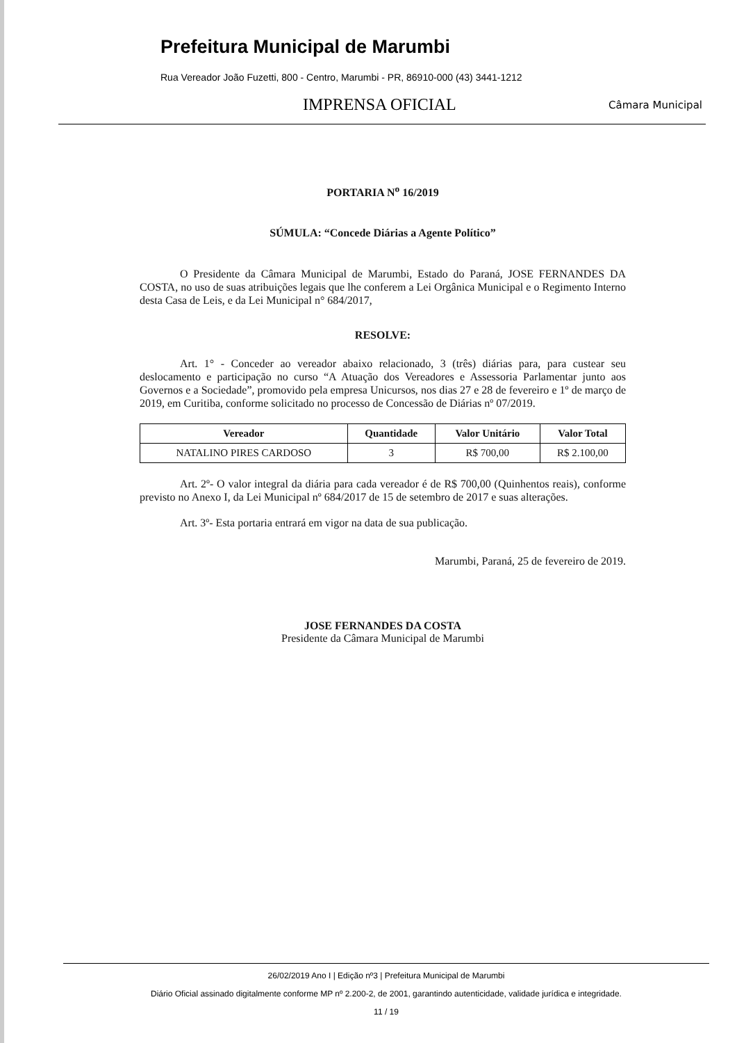Prefeitura Municipal de Marumbi
Rua Vereador João Fuzetti, 800 - Centro, Marumbi - PR, 86910-000 (43) 3441-1212
IMPRENSA OFICIAL Câmara Municipal
PORTARIA N<sup>o</sup> 16/2019
SÚMULA: “Concede Diárias a Agente Político”
O Presidente da Câmara Municipal de Marumbi, Estado do Paraná, JOSE FERNANDES DA COSTA, no uso de suas atribuições legais que lhe conferem a Lei Orgânica Municipal e o Regimento Interno desta Casa de Leis, e da Lei Municipal n° 684/2017,
RESOLVE:
Art. 1° - Conceder ao vereador abaixo relacionado, 3 (três) diárias para, para custear seu deslocamento e participação no curso “A Atuação dos Vereadores e Assessoria Parlamentar junto aos Governos e a Sociedade”, promovido pela empresa Unicursos, nos dias 27 e 28 de fevereiro e 1º de março de 2019, em Curitiba, conforme solicitado no processo de Concessão de Diárias nº 07/2019.
| Vereador | Quantidade | Valor Unitário | Valor Total |
| --- | --- | --- | --- |
| NATALINO PIRES CARDOSO | 3 | R$ 700,00 | R$ 2.100,00 |
Art. 2º- O valor integral da diária para cada vereador é de R$ 700,00 (Quinhentos reais), conforme previsto no Anexo I, da Lei Municipal nº 684/2017 de 15 de setembro de 2017 e suas alterações.
Art. 3º- Esta portaria entrará em vigor na data de sua publicação.
Marumbi, Paraná, 25 de fevereiro de 2019.
JOSE FERNANDES DA COSTA
Presidente da Câmara Municipal de Marumbi
26/02/2019 Ano I | Edição nº3 | Prefeitura Municipal de Marumbi
Diário Oficial assinado digitalmente conforme MP nº 2.200-2, de 2001, garantindo autenticidade, validade jurídica e integridade.
11 / 19